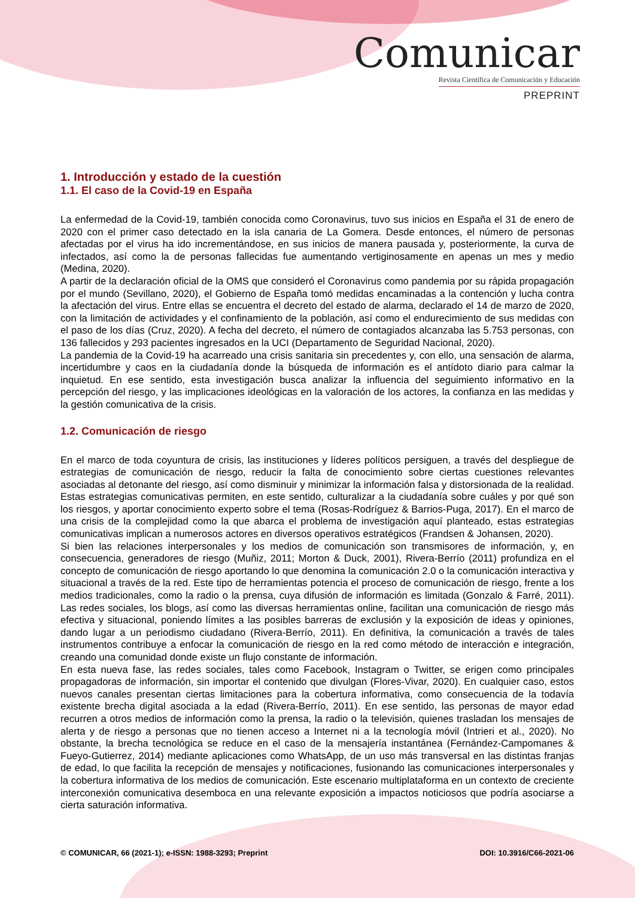Comunicar
Revista Científica de Comunicación y Educación
PREPRINT
1. Introducción y estado de la cuestión
1.1. El caso de la Covid-19 en España
La enfermedad de la Covid-19, también conocida como Coronavirus, tuvo sus inicios en España el 31 de enero de 2020 con el primer caso detectado en la isla canaria de La Gomera. Desde entonces, el número de personas afectadas por el virus ha ido incrementándose, en sus inicios de manera pausada y, posteriormente, la curva de infectados, así como la de personas fallecidas fue aumentando vertiginosamente en apenas un mes y medio (Medina, 2020).
A partir de la declaración oficial de la OMS que consideró el Coronavirus como pandemia por su rápida propagación por el mundo (Sevillano, 2020), el Gobierno de España tomó medidas encaminadas a la contención y lucha contra la afectación del virus. Entre ellas se encuentra el decreto del estado de alarma, declarado el 14 de marzo de 2020, con la limitación de actividades y el confinamiento de la población, así como el endurecimiento de sus medidas con el paso de los días (Cruz, 2020). A fecha del decreto, el número de contagiados alcanzaba las 5.753 personas, con 136 fallecidos y 293 pacientes ingresados en la UCI (Departamento de Seguridad Nacional, 2020).
La pandemia de la Covid-19 ha acarreado una crisis sanitaria sin precedentes y, con ello, una sensación de alarma, incertidumbre y caos en la ciudadanía donde la búsqueda de información es el antídoto diario para calmar la inquietud. En ese sentido, esta investigación busca analizar la influencia del seguimiento informativo en la percepción del riesgo, y las implicaciones ideológicas en la valoración de los actores, la confianza en las medidas y la gestión comunicativa de la crisis.
1.2. Comunicación de riesgo
En el marco de toda coyuntura de crisis, las instituciones y líderes políticos persiguen, a través del despliegue de estrategias de comunicación de riesgo, reducir la falta de conocimiento sobre ciertas cuestiones relevantes asociadas al detonante del riesgo, así como disminuir y minimizar la información falsa y distorsionada de la realidad. Estas estrategias comunicativas permiten, en este sentido, culturalizar a la ciudadanía sobre cuáles y por qué son los riesgos, y aportar conocimiento experto sobre el tema (Rosas-Rodríguez & Barrios-Puga, 2017). En el marco de una crisis de la complejidad como la que abarca el problema de investigación aquí planteado, estas estrategias comunicativas implican a numerosos actores en diversos operativos estratégicos (Frandsen & Johansen, 2020).
Si bien las relaciones interpersonales y los medios de comunicación son transmisores de información, y, en consecuencia, generadores de riesgo (Muñiz, 2011; Morton & Duck, 2001), Rivera-Berrío (2011) profundiza en el concepto de comunicación de riesgo aportando lo que denomina la comunicación 2.0 o la comunicación interactiva y situacional a través de la red. Este tipo de herramientas potencia el proceso de comunicación de riesgo, frente a los medios tradicionales, como la radio o la prensa, cuya difusión de información es limitada (Gonzalo & Farré, 2011). Las redes sociales, los blogs, así como las diversas herramientas online, facilitan una comunicación de riesgo más efectiva y situacional, poniendo límites a las posibles barreras de exclusión y la exposición de ideas y opiniones, dando lugar a un periodismo ciudadano (Rivera-Berrío, 2011). En definitiva, la comunicación a través de tales instrumentos contribuye a enfocar la comunicación de riesgo en la red como método de interacción e integración, creando una comunidad donde existe un flujo constante de información.
En esta nueva fase, las redes sociales, tales como Facebook, Instagram o Twitter, se erigen como principales propagadoras de información, sin importar el contenido que divulgan (Flores-Vivar, 2020). En cualquier caso, estos nuevos canales presentan ciertas limitaciones para la cobertura informativa, como consecuencia de la todavía existente brecha digital asociada a la edad (Rivera-Berrío, 2011). En ese sentido, las personas de mayor edad recurren a otros medios de información como la prensa, la radio o la televisión, quienes trasladan los mensajes de alerta y de riesgo a personas que no tienen acceso a Internet ni a la tecnología móvil (Intrieri et al., 2020). No obstante, la brecha tecnológica se reduce en el caso de la mensajería instantánea (Fernández-Campomanes & Fueyo-Gutierrez, 2014) mediante aplicaciones como WhatsApp, de un uso más transversal en las distintas franjas de edad, lo que facilita la recepción de mensajes y notificaciones, fusionando las comunicaciones interpersonales y la cobertura informativa de los medios de comunicación. Este escenario multiplataforma en un contexto de creciente interconexión comunicativa desemboca en una relevante exposición a impactos noticiosos que podría asociarse a cierta saturación informativa.
© COMUNICAR, 66 (2021-1); e-ISSN: 1988-3293; Preprint DOI: 10.3916/C66-2021-06